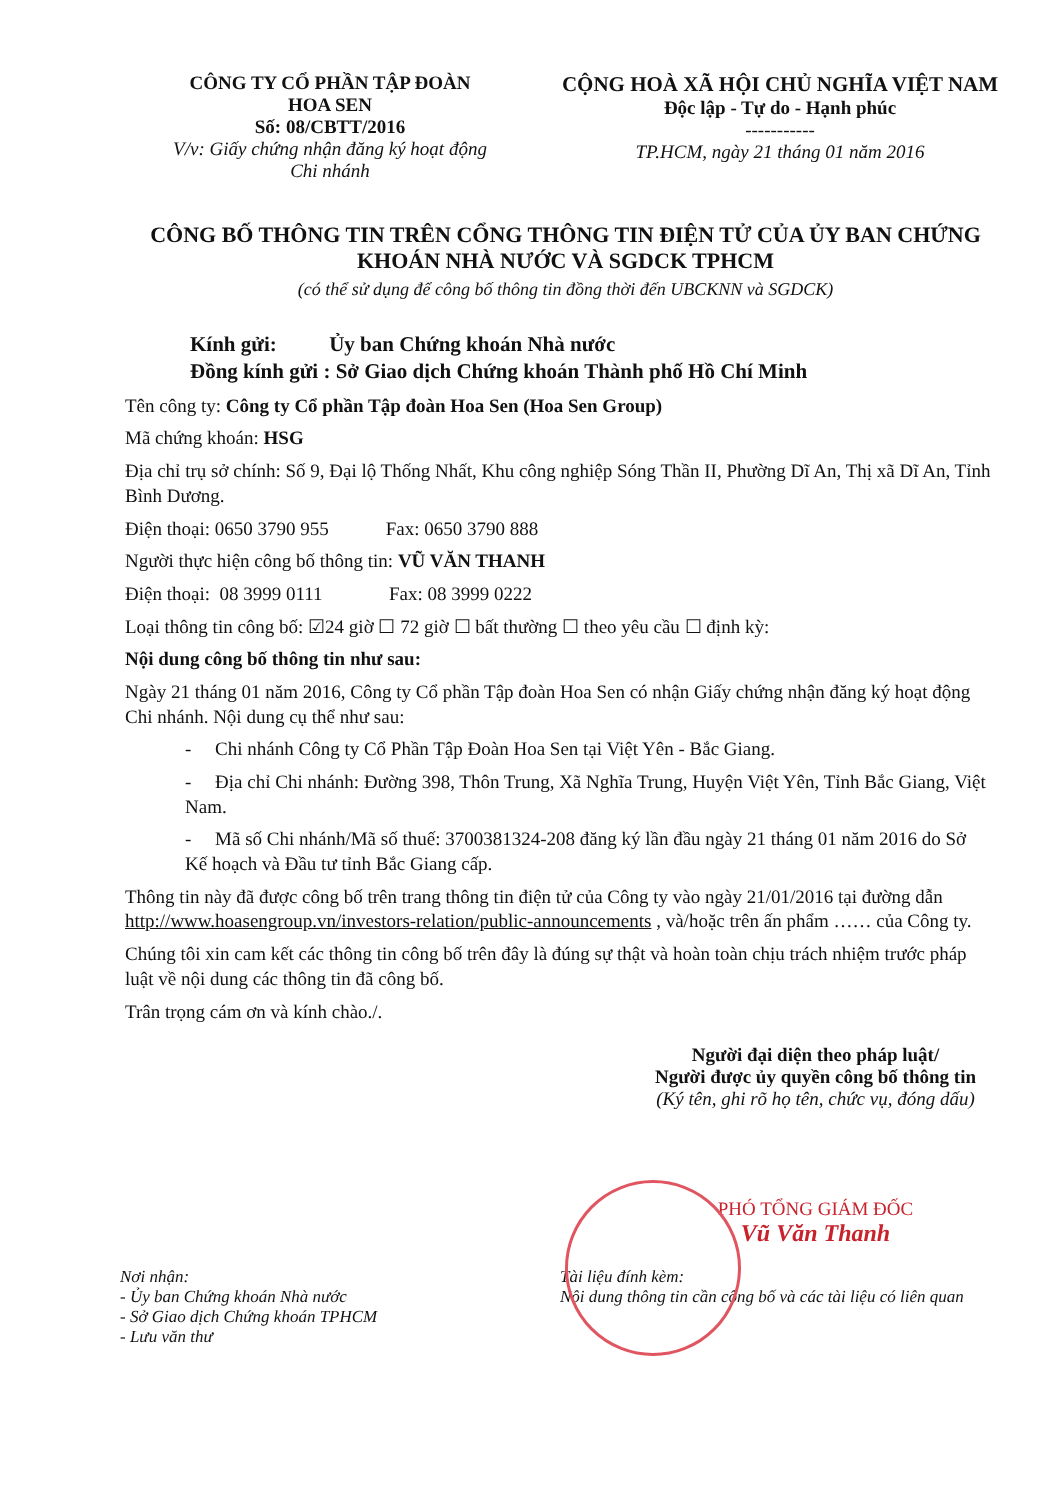CÔNG TY CỔ PHẦN TẬP ĐOÀN
HOA SEN
Số: 08/CBTT/2016
V/v: Giấy chứng nhận đăng ký hoạt động
Chi nhánh
CỘNG HOÀ XÃ HỘI CHỦ NGHĨA VIỆT NAM
Độc lập - Tự do - Hạnh phúc
-----------
TP.HCM, ngày 21 tháng 01 năm 2016
CÔNG BỐ THÔNG TIN TRÊN CỔNG THÔNG TIN ĐIỆN TỬ CỦA ỦY BAN CHỨNG KHOÁN NHÀ NƯỚC VÀ SGDCK TPHCM
(có thể sử dụng để công bố thông tin đồng thời đến UBCKNN và SGDCK)
Kính gửi: Ủy ban Chứng khoán Nhà nước
Đồng kính gửi : Sở Giao dịch Chứng khoán Thành phố Hồ Chí Minh
Tên công ty: Công ty Cổ phần Tập đoàn Hoa Sen (Hoa Sen Group)
Mã chứng khoán: HSG
Địa chỉ trụ sở chính: Số 9, Đại lộ Thống Nhất, Khu công nghiệp Sóng Thần II, Phường Dĩ An, Thị xã Dĩ An, Tỉnh Bình Dương.
Điện thoại: 0650 3790 955 Fax: 0650 3790 888
Người thực hiện công bố thông tin: VŨ VĂN THANH
Điện thoại: 08 3999 0111 Fax: 08 3999 0222
Loại thông tin công bố: ☑24 giờ ☐ 72 giờ ☐ bất thường ☐ theo yêu cầu ☐ định kỳ:
Nội dung công bố thông tin như sau:
Ngày 21 tháng 01 năm 2016, Công ty Cổ phần Tập đoàn Hoa Sen có nhận Giấy chứng nhận đăng ký hoạt động Chi nhánh. Nội dung cụ thể như sau:
- Chi nhánh Công ty Cổ Phần Tập Đoàn Hoa Sen tại Việt Yên - Bắc Giang.
- Địa chỉ Chi nhánh: Đường 398, Thôn Trung, Xã Nghĩa Trung, Huyện Việt Yên, Tỉnh Bắc Giang, Việt Nam.
- Mã số Chi nhánh/Mã số thuế: 3700381324-208 đăng ký lần đầu ngày 21 tháng 01 năm 2016 do Sở Kế hoạch và Đầu tư tỉnh Bắc Giang cấp.
Thông tin này đã được công bố trên trang thông tin điện tử của Công ty vào ngày 21/01/2016 tại đường dẫn http://www.hoasengroup.vn/investors-relation/public-announcements , và/hoặc trên ấn phẩm …… của Công ty.
Chúng tôi xin cam kết các thông tin công bố trên đây là đúng sự thật và hoàn toàn chịu trách nhiệm trước pháp luật về nội dung các thông tin đã công bố.
Trân trọng cám ơn và kính chào./.
Người đại diện theo pháp luật/
Người được ủy quyền công bố thông tin
(Ký tên, ghi rõ họ tên, chức vụ, đóng dấu)
PHÓ TỔNG GIÁM ĐỐC
Vũ Văn Thanh
Nơi nhận:
- Ủy ban Chứng khoán Nhà nước
- Sở Giao dịch Chứng khoán TPHCM
- Lưu văn thư
Tài liệu đính kèm:
Nội dung thông tin cần công bố và các tài liệu có liên quan